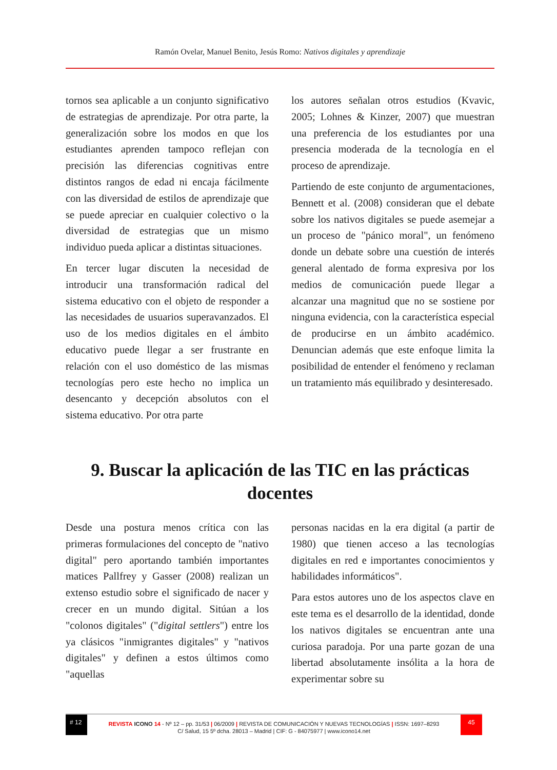Ramón Ovelar, Manuel Benito, Jesús Romo: Nativos digitales y aprendizaje
tornos sea aplicable a un conjunto significativo de estrategias de aprendizaje. Por otra parte, la generalización sobre los modos en que los estudiantes aprenden tampoco reflejan con precisión las diferencias cognitivas entre distintos rangos de edad ni encaja fácilmente con las diversidad de estilos de aprendizaje que se puede apreciar en cualquier colectivo o la diversidad de estrategias que un mismo individuo pueda aplicar a distintas situaciones.
En tercer lugar discuten la necesidad de introducir una transformación radical del sistema educativo con el objeto de responder a las necesidades de usuarios superavanzados. El uso de los medios digitales en el ámbito educativo puede llegar a ser frustrante en relación con el uso doméstico de las mismas tecnologías pero este hecho no implica un desencanto y decepción absolutos con el sistema educativo. Por otra parte
los autores señalan otros estudios (Kvavic, 2005; Lohnes & Kinzer, 2007) que muestran una preferencia de los estudiantes por una presencia moderada de la tecnología en el proceso de aprendizaje.
Partiendo de este conjunto de argumentaciones, Bennett et al. (2008) consideran que el debate sobre los nativos digitales se puede asemejar a un proceso de "pánico moral", un fenómeno donde un debate sobre una cuestión de interés general alentado de forma expresiva por los medios de comunicación puede llegar a alcanzar una magnitud que no se sostiene por ninguna evidencia, con la característica especial de producirse en un ámbito académico. Denuncian además que este enfoque limita la posibilidad de entender el fenómeno y reclaman un tratamiento más equilibrado y desinteresado.
9. Buscar la aplicación de las TIC en las prácticas docentes
Desde una postura menos crítica con las primeras formulaciones del concepto de "nativo digital" pero aportando también importantes matices Pallfrey y Gasser (2008) realizan un extenso estudio sobre el significado de nacer y crecer en un mundo digital. Sitúan a los "colonos digitales" ("digital settlers") entre los ya clásicos "inmigrantes digitales" y "nativos digitales" y definen a estos últimos como "aquellas
personas nacidas en la era digital (a partir de 1980) que tienen acceso a las tecnologías digitales en red e importantes conocimientos y habilidades informáticos".
Para estos autores uno de los aspectos clave en este tema es el desarrollo de la identidad, donde los nativos digitales se encuentran ante una curiosa paradoja. Por una parte gozan de una libertad absolutamente insólita a la hora de experimentar sobre su
# 12
REVISTA ICONO 14 - Nº 12 – pp. 31/53 | 06/2009 | REVISTA DE COMUNICACIÓN Y NUEVAS TECNOLOGÍAS | ISSN: 1697–8293
45
C/ Salud, 15 5º dcha. 28013 – Madrid | CIF: G - 84075977 | www.icono14.net